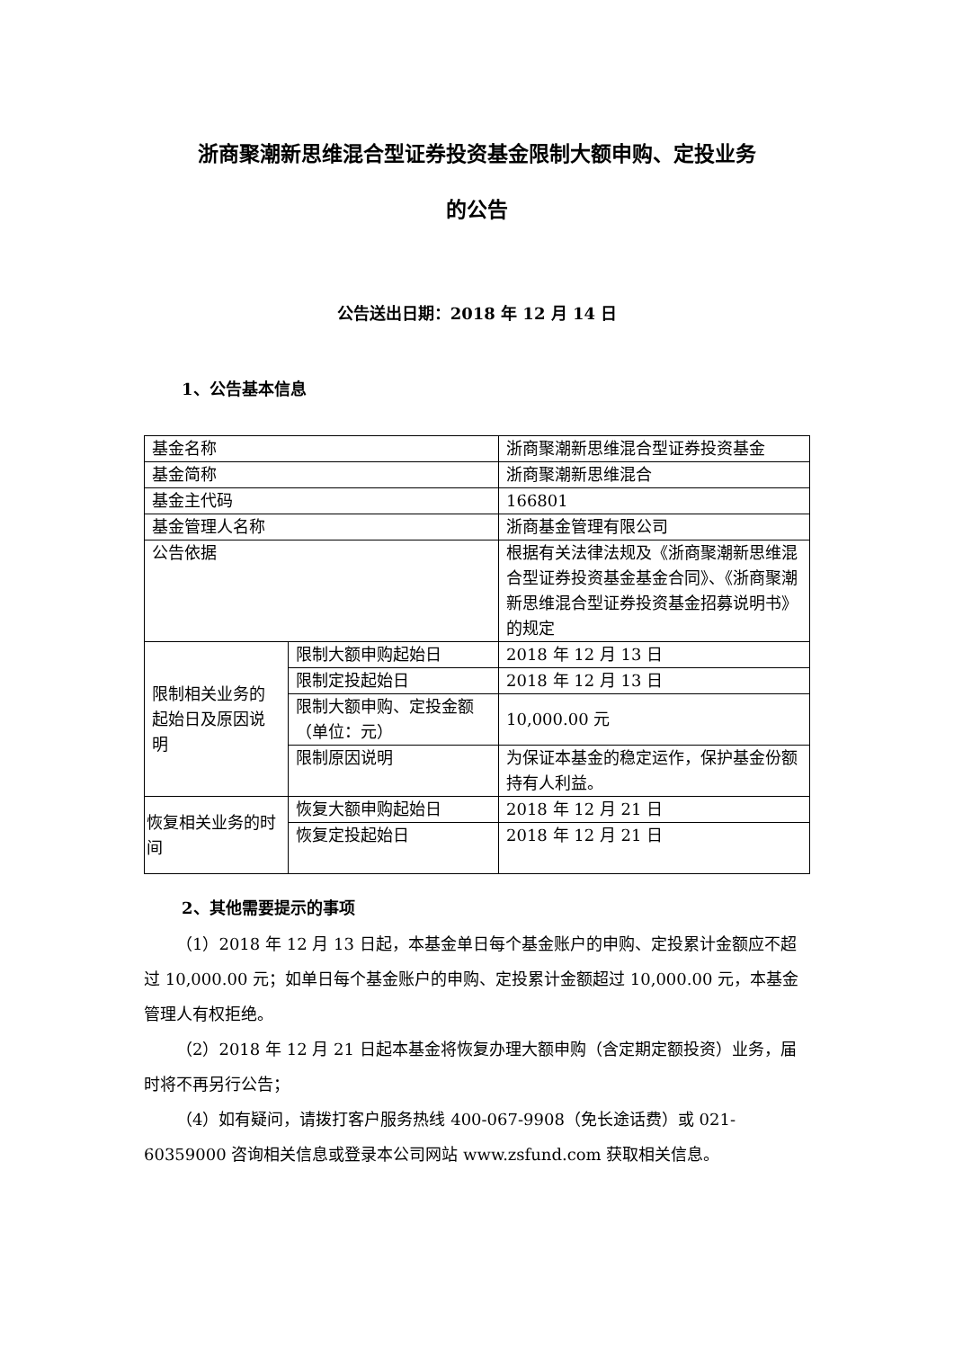浙商聚潮新思维混合型证券投资基金限制大额申购、定投业务
的公告
公告送出日期：2018 年 12 月 14 日
1、公告基本信息
| 基金名称 | | 浙商聚潮新思维混合型证券投资基金 |
| 基金简称 | | 浙商聚潮新思维混合 |
| 基金主代码 | | 166801 |
| 基金管理人名称 | | 浙商基金管理有限公司 |
| 公告依据 | | 根据有关法律法规及《浙商聚潮新思维混合型证券投资基金基金合同》、《浙商聚潮新思维混合型证券投资基金招募说明书》的规定 |
| 限制相关业务的起始日及原因说明 | 限制大额申购起始日 | 2018 年 12 月 13 日 |
| | 限制定投起始日 | 2018 年 12 月 13 日 |
| | 限制大额申购、定投金额（单位：元） | 10,000.00 元 |
| | 限制原因说明 | 为保证本基金的稳定运作，保护基金份额持有人利益。 |
| 恢复相关业务的时间 | 恢复大额申购起始日 | 2018 年 12 月 21 日 |
| | 恢复定投起始日 | 2018 年 12 月 21 日 |
2、其他需要提示的事项
（1）2018 年 12 月 13 日起，本基金单日每个基金账户的申购、定投累计金额应不超过 10,000.00 元；如单日每个基金账户的申购、定投累计金额超过 10,000.00 元，本基金管理人有权拒绝。
（2）2018 年 12 月 21 日起本基金将恢复办理大额申购（含定期定额投资）业务，届时将不再另行公告；
（4）如有疑问，请拨打客户服务热线 400-067-9908（免长途话费）或 021-60359000 咨询相关信息或登录本公司网站 www.zsfund.com 获取相关信息。